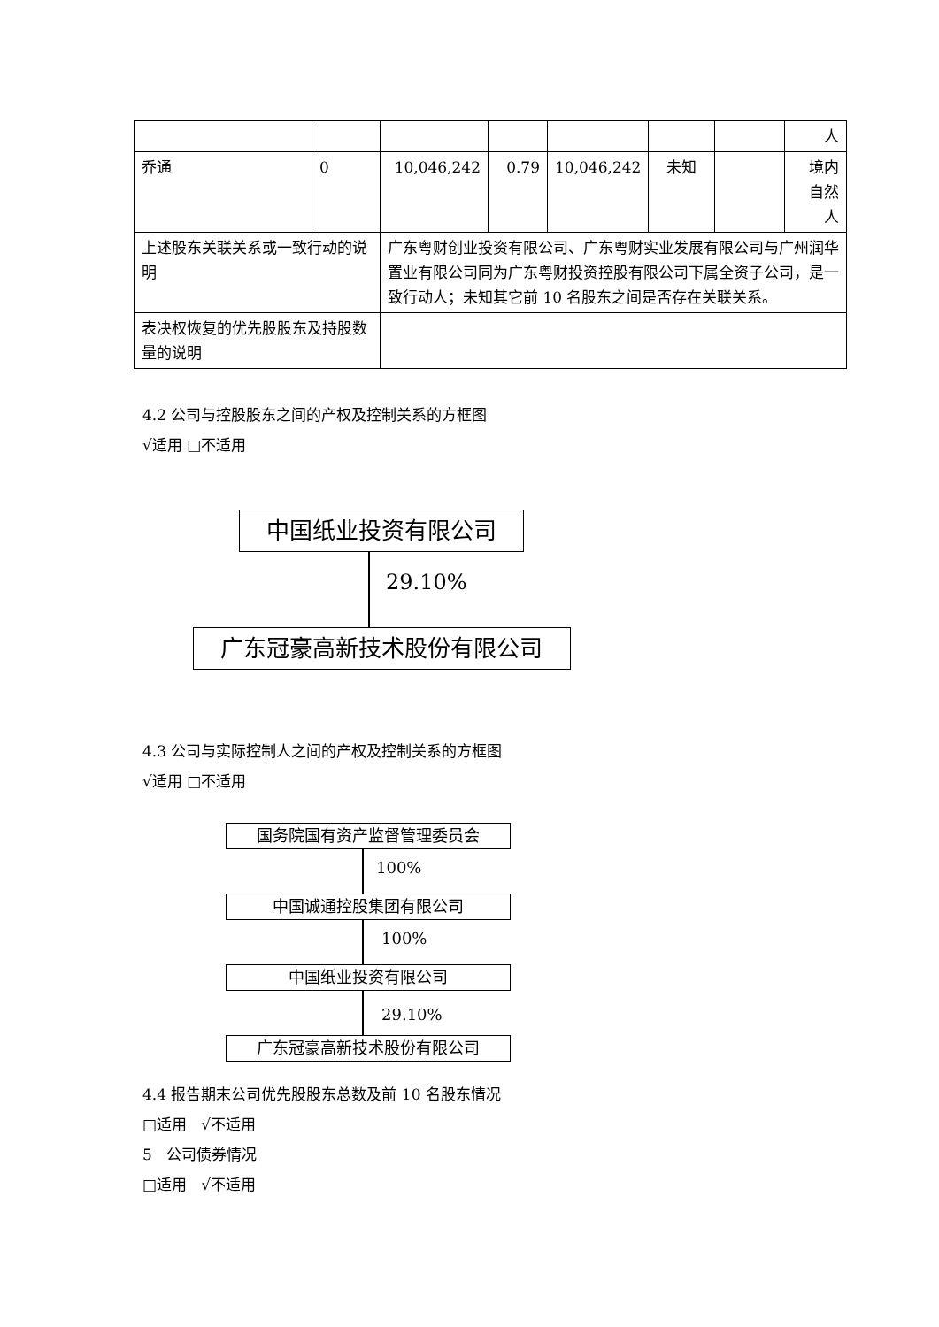| | | | | | | | 人 |
| 乔通 | 0 | 10,046,242 | 0.79 | 10,046,242 | 未知 | | 境内 自然 人 |
| 上述股东关联关系或一致行动的说明 | | 广东粤财创业投资有限公司、广东粤财实业发展有限公司与广州润华置业有限公司同为广东粤财投资控股有限公司下属全资子公司，是一致行动人；未知其它前 10 名股东之间是否存在关联关系。 | | | | | |
| 表决权恢复的优先股股东及持股数量的说明 | | | | | | | |
4.2 公司与控股股东之间的产权及控制关系的方框图
√适用 □不适用
中国纸业投资有限公司
29.10%
广东冠豪高新技术股份有限公司
4.3 公司与实际控制人之间的产权及控制关系的方框图
√适用 □不适用
国务院国有资产监督管理委员会
100%
中国诚通控股集团有限公司
100%
中国纸业投资有限公司
29.10%
广东冠豪高新技术股份有限公司
4.4 报告期末公司优先股股东总数及前 10 名股东情况
□适用 √不适用
5 公司债券情况
□适用 √不适用